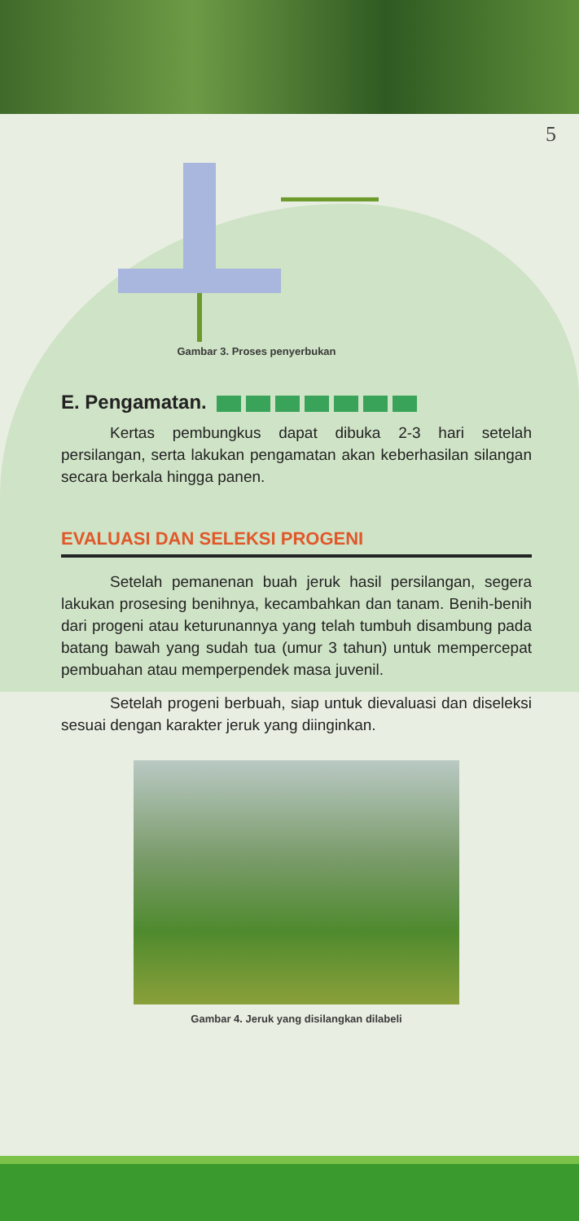5
Gambar 3. Proses penyerbukan
E. Pengamatan.
Kertas pembungkus dapat dibuka 2-3 hari setelah persilangan, serta lakukan pengamatan akan keberhasilan silangan secara berkala hingga panen.
EVALUASI DAN SELEKSI PROGENI
Setelah pemanenan buah jeruk hasil persilangan, segera lakukan prosesing benihnya, kecambahkan dan tanam. Benih-benih dari progeni atau keturunannya yang telah tumbuh disambung pada batang bawah yang sudah tua (umur 3 tahun) untuk mempercepat pembuahan atau memperpendek masa juvenil.
Setelah progeni berbuah, siap untuk dievaluasi dan diseleksi sesuai dengan karakter jeruk yang diinginkan.
Gambar 4. Jeruk yang disilangkan dilabeli